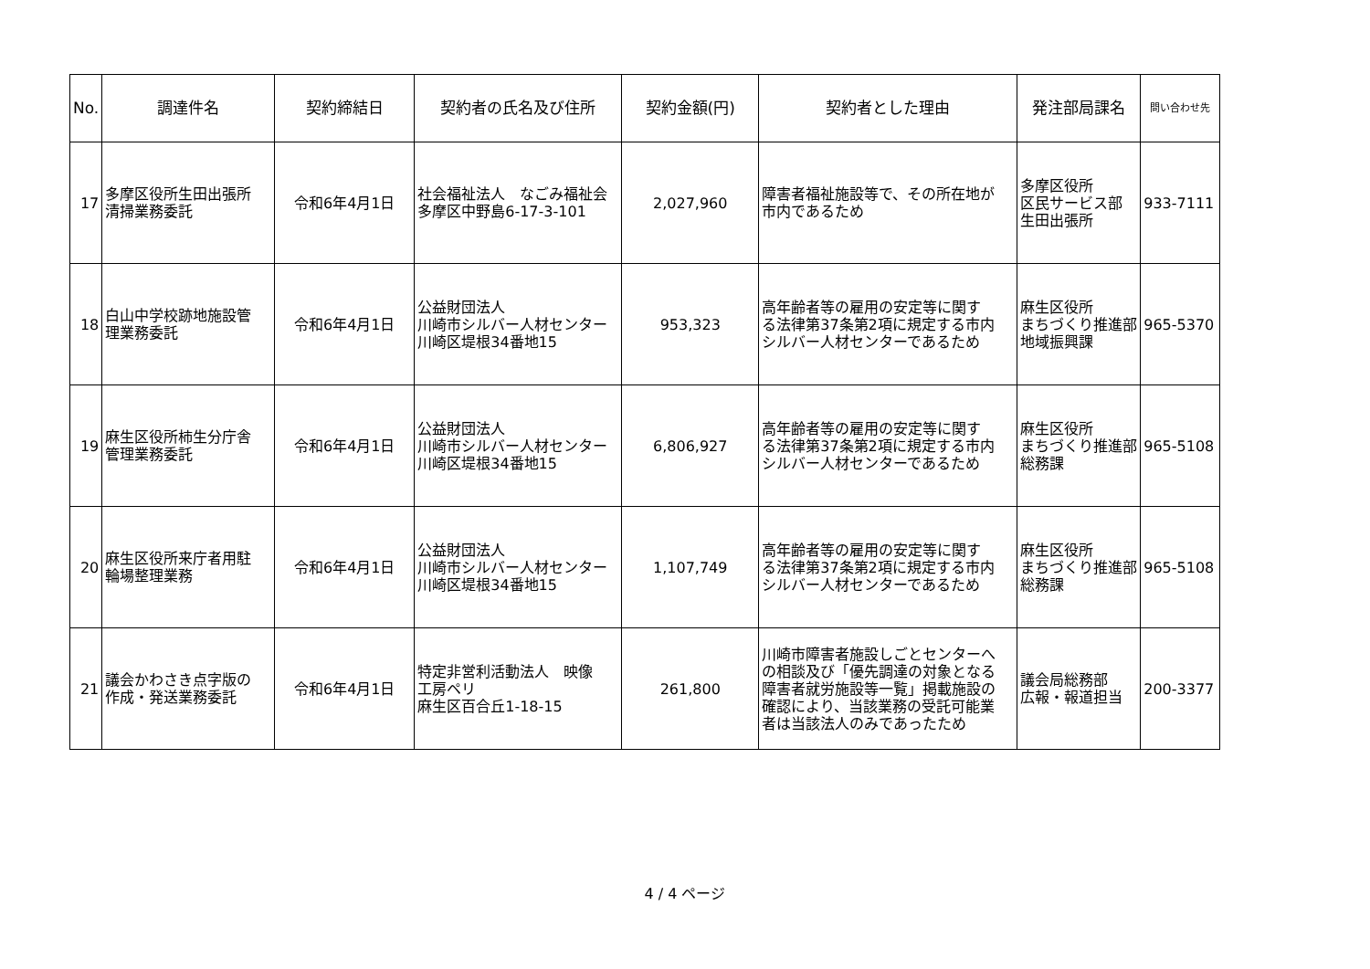| No. | 調達件名 | 契約締結日 | 契約者の氏名及び住所 | 契約金額(円) | 契約者とした理由 | 発注部局課名 | 問い合わせ先 |
| --- | --- | --- | --- | --- | --- | --- | --- |
| 17 | 多摩区役所生田出張所 清掃業務委託 | 令和6年4月1日 | 社会福祉法人 なごみ福祉会 多摩区中野島6-17-3-101 | 2,027,960 | 障害者福祉施設等で、その所在地が 市内であるため | 多摩区役所 区民サービス部 生田出張所 | 933-7111 |
| 18 | 白山中学校跡地施設管 理業務委託 | 令和6年4月1日 | 公益財団法人 川崎市シルバー人材センター 川崎区堤根34番地15 | 953,323 | 高年齢者等の雇用の安定等に関す る法律第37条第2項に規定する市内 シルバー人材センターであるため | 麻生区役所 まちづくり推進部 地域振興課 | 965-5370 |
| 19 | 麻生区役所柿生分庁舎 管理業務委託 | 令和6年4月1日 | 公益財団法人 川崎市シルバー人材センター 川崎区堤根34番地15 | 6,806,927 | 高年齢者等の雇用の安定等に関す る法律第37条第2項に規定する市内 シルバー人材センターであるため | 麻生区役所 まちづくり推進部 総務課 | 965-5108 |
| 20 | 麻生区役所来庁者用駐 輪場整理業務 | 令和6年4月1日 | 公益財団法人 川崎市シルバー人材センター 川崎区堤根34番地15 | 1,107,749 | 高年齢者等の雇用の安定等に関す る法律第37条第2項に規定する市内 シルバー人材センターであるため | 麻生区役所 まちづくり推進部 総務課 | 965-5108 |
| 21 | 議会かわさき点字版の 作成・発送業務委託 | 令和6年4月1日 | 特定非営利活動法人 映像 工房ペリ 麻生区百合丘1-18-15 | 261,800 | 川崎市障害者施設しごとセンターへ の相談及び「優先調達の対象となる 障害者就労施設等一覧」掲載施設の 確認により、当該業務の受託可能業 者は当該法人のみであったため | 議会局総務部 広報・報道担当 | 200-3377 |
4 / 4 ページ